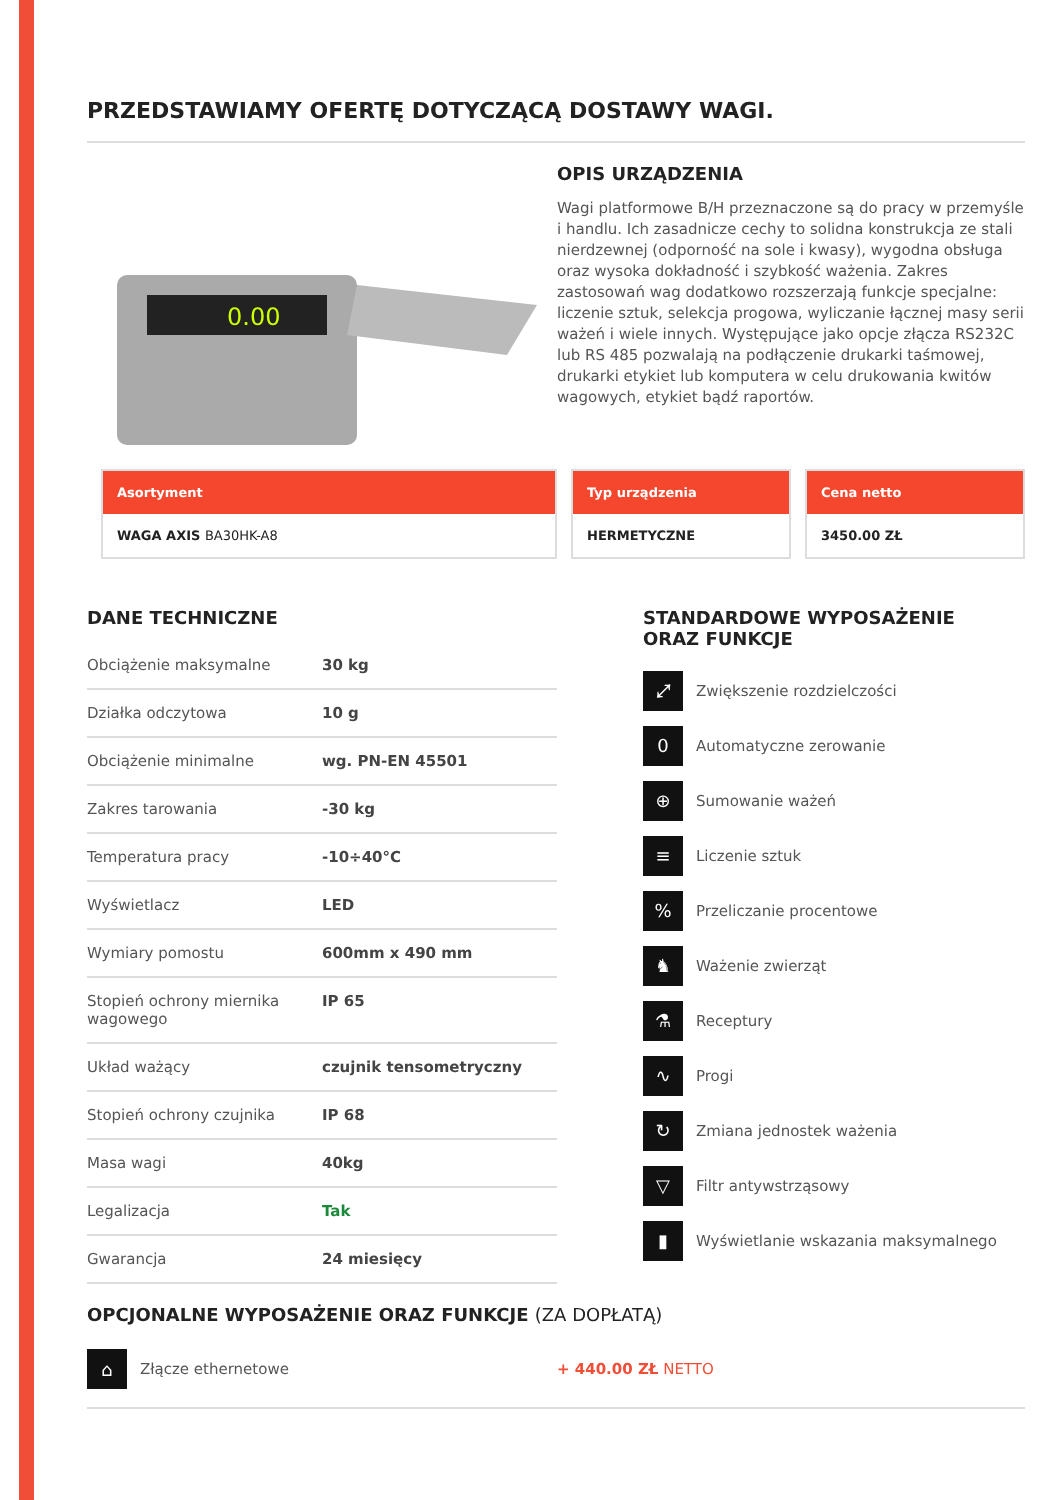PRZEDSTAWIAMY OFERTĘ DOTYCZĄCĄ DOSTAWY WAGI.
0.00
OPIS URZĄDZENIA
Wagi platformowe B/H przeznaczone są do pracy w przemyśle i handlu. Ich zasadnicze cechy to solidna konstrukcja ze stali nierdzewnej (odporność na sole i kwasy), wygodna obsługa oraz wysoka dokładność i szybkość ważenia. Zakres zastosowań wag dodatkowo rozszerzają funkcje specjalne: liczenie sztuk, selekcja progowa, wyliczanie łącznej masy serii ważeń i wiele innych. Występujące jako opcje złącza RS232C lub RS 485 pozwalają na podłączenie drukarki taśmowej, drukarki etykiet lub komputera w celu drukowania kwitów wagowych, etykiet bądź raportów.
Asortyment
WAGA AXIS BA30HK-A8
Typ urządzenia
HERMETYCZNE
Cena netto
3450.00 ZŁ
DANE TECHNICZNE
| Obciążenie maksymalne | 30 kg |
| Działka odczytowa | 10 g |
| Obciążenie minimalne | wg. PN-EN 45501 |
| Zakres tarowania | -30 kg |
| Temperatura pracy | -10÷40°C |
| Wyświetlacz | LED |
| Wymiary pomostu | 600mm x 490 mm |
| Stopień ochrony miernika wagowego | IP 65 |
| Układ ważący | czujnik tensometryczny |
| Stopień ochrony czujnika | IP 68 |
| Masa wagi | 40kg |
| Legalizacja | Tak |
| Gwarancja | 24 miesięcy |
STANDARDOWE WYPOSAŻENIE
ORAZ FUNKCJE
⤢
Zwiększenie rozdzielczości
0
Automatyczne zerowanie
⊕
Sumowanie ważeń
≡
Liczenie sztuk
%
Przeliczanie procentowe
♞
Ważenie zwierząt
⚗
Receptury
∿
Progi
↻
Zmiana jednostek ważenia
▽
Filtr antywstrząsowy
▮
Wyświetlanie wskazania maksymalnego
OPCJONALNE WYPOSAŻENIE ORAZ FUNKCJE (ZA DOPŁATĄ)
⌂
Złącze ethernetowe + 440.00 ZŁ NETTO